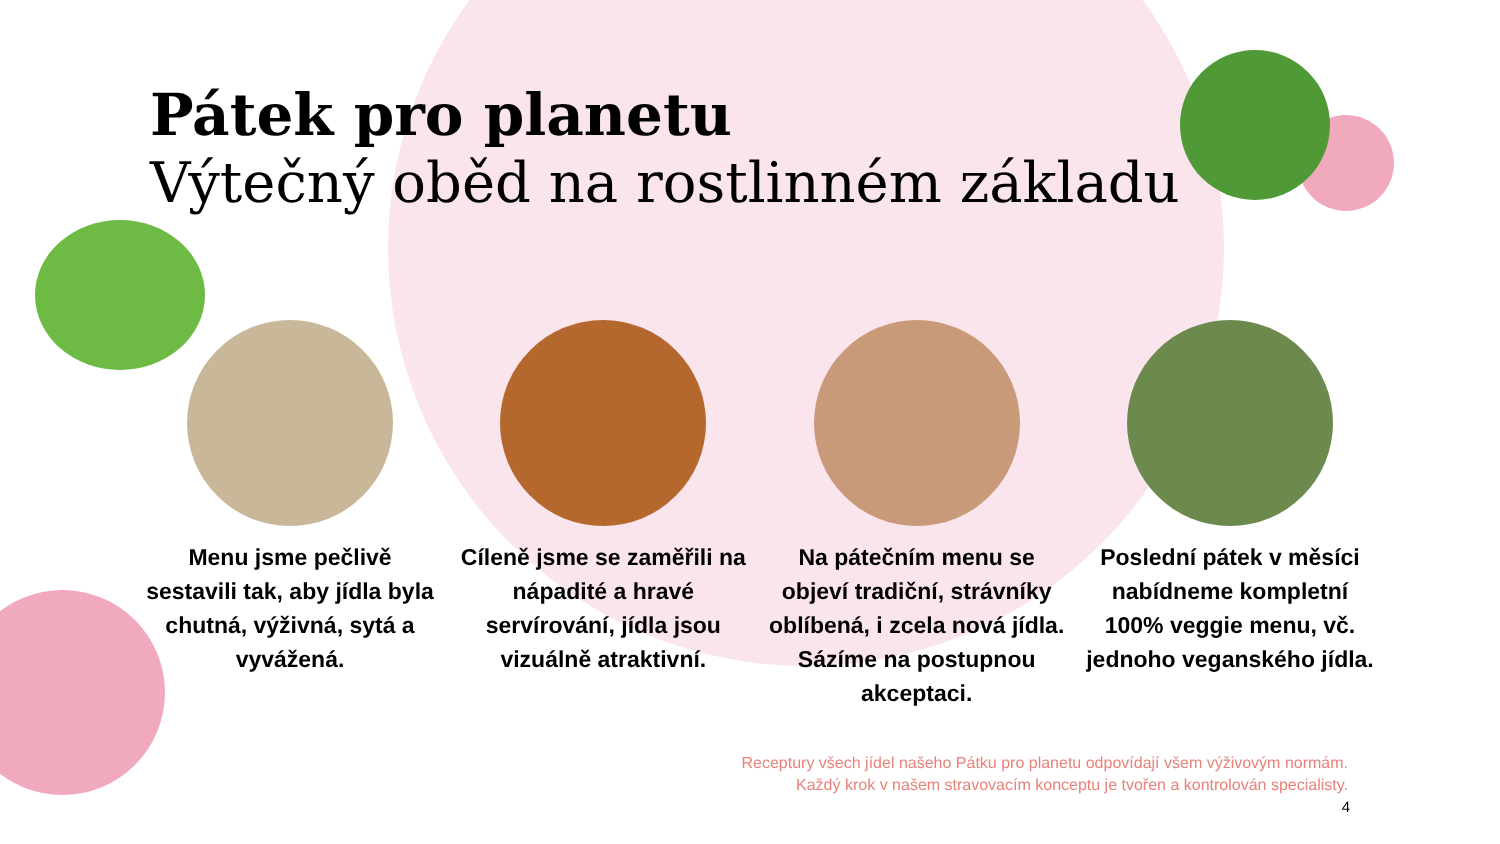Pátek pro planetu
Výtečný oběd na rostlinném základu
Menu jsme pečlivě sestavili tak, aby jídla byla chutná, výživná, sytá a vyvážená.
Cíleně jsme se zaměřili na nápadité a hravé servírování, jídla jsou vizuálně atraktivní.
Na pátečním menu se objeví tradiční, strávníky oblíbená, i zcela nová jídla. Sázíme na postupnou akceptaci.
Poslední pátek v měsíci nabídneme kompletní 100% veggie menu, vč. jednoho veganského jídla.
Receptury všech jídel našeho Pátku pro planetu odpovídají všem výživovým normám.
Každý krok v našem stravovacím konceptu je tvořen a kontrolován specialisty.
4